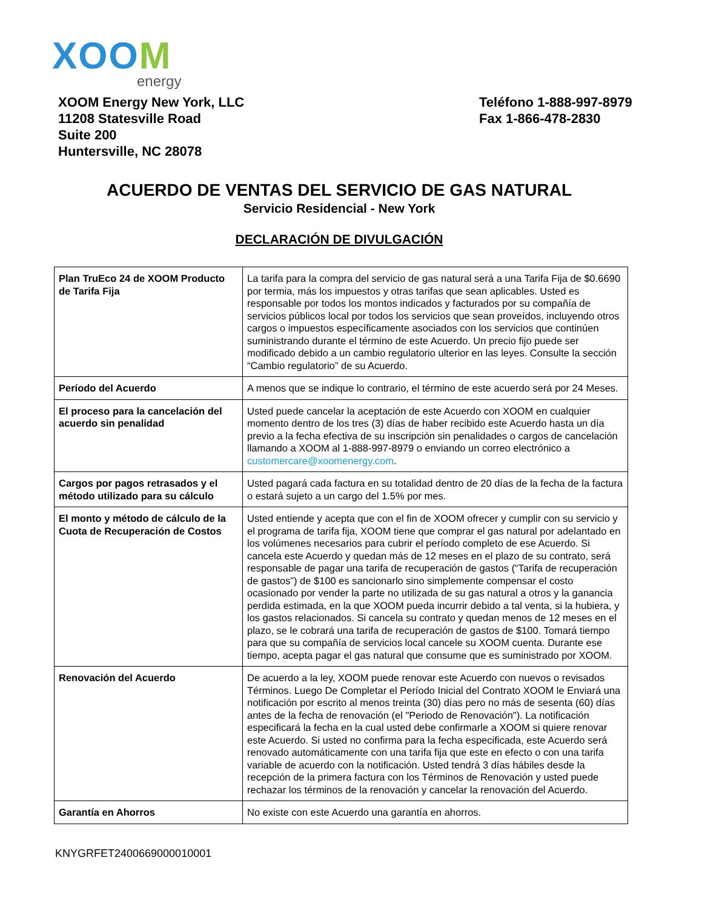XOOM
energy
XOOM Energy New York, LLC
11208 Statesville Road
Suite 200
Huntersville, NC 28078
Teléfono 1-888-997-8979
Fax 1-866-478-2830
ACUERDO DE VENTAS DEL SERVICIO DE GAS NATURAL
Servicio Residencial - New York
DECLARACIÓN DE DIVULGACIÓN
| Plan TruEco 24 de XOOM Producto de Tarifa Fija | La tarifa para la compra del servicio de gas natural será a una Tarifa Fija de $0.6690 por termia, más los impuestos y otras tarifas que sean aplicables. Usted es responsable por todos los montos indicados y facturados por su compañía de servicios públicos local por todos los servicios que sean proveídos, incluyendo otros cargos o impuestos específicamente asociados con los servicios que continúen suministrando durante el término de este Acuerdo. Un precio fijo puede ser modificado debido a un cambio regulatorio ulterior en las leyes. Consulte la sección “Cambio regulatorio” de su Acuerdo. |
| Período del Acuerdo | A menos que se indique lo contrario, el término de este acuerdo será por 24 Meses. |
| El proceso para la cancelación del acuerdo sin penalidad | Usted puede cancelar la aceptación de este Acuerdo con XOOM en cualquier momento dentro de los tres (3) días de haber recibido este Acuerdo hasta un día previo a la fecha efectiva de su inscripción sin penalidades o cargos de cancelación llamando a XOOM al 1-888-997-8979 o enviando un correo electrónico a customercare@xoomenergy.com . |
| Cargos por pagos retrasados y el método utilizado para su cálculo | Usted pagará cada factura en su totalidad dentro de 20 días de la fecha de la factura o estará sujeto a un cargo del 1.5% por mes. |
| El monto y método de cálculo de la Cuota de Recuperación de Costos | Usted entiende y acepta que con el fin de XOOM ofrecer y cumplir con su servicio y el programa de tarifa fija, XOOM tiene que comprar el gas natural por adelantado en los volúmenes necesarios para cubrir el período completo de ese Acuerdo. Si cancela este Acuerdo y quedan más de 12 meses en el plazo de su contrato, será responsable de pagar una tarifa de recuperación de gastos (“Tarifa de recuperación de gastos”) de $100 es sancionarlo sino simplemente compensar el costo ocasionado por vender la parte no utilizada de su gas natural a otros y la ganancia perdida estimada, en la que XOOM pueda incurrir debido a tal venta, si la hubiera, y los gastos relacionados. Si cancela su contrato y quedan menos de 12 meses en el plazo, se le cobrará una tarifa de recuperación de gastos de $100. Tomará tiempo para que su compañía de servicios local cancele su XOOM cuenta. Durante ese tiempo, acepta pagar el gas natural que consume que es suministrado por XOOM. |
| Renovación del Acuerdo | De acuerdo a la ley, XOOM puede renovar este Acuerdo con nuevos o revisados Términos. Luego De Completar el Período Inicial del Contrato XOOM le Enviará una notificación por escrito al menos treinta (30) días pero no más de sesenta (60) días antes de la fecha de renovación (el "Periodo de Renovación"). La notificación especificará la fecha en la cual usted debe confirmarle a XOOM si quiere renovar este Acuerdo. Si usted no confirma para la fecha especificada, este Acuerdo será renovado automáticamente con una tarifa fija que este en efecto o con una tarifa variable de acuerdo con la notificación. Usted tendrá 3 días hábiles desde la recepción de la primera factura con los Términos de Renovación y usted puede rechazar los términos de la renovación y cancelar la renovación del Acuerdo. |
| Garantía en Ahorros | No existe con este Acuerdo una garantía en ahorros. |
KNYGRFET2400669000010001